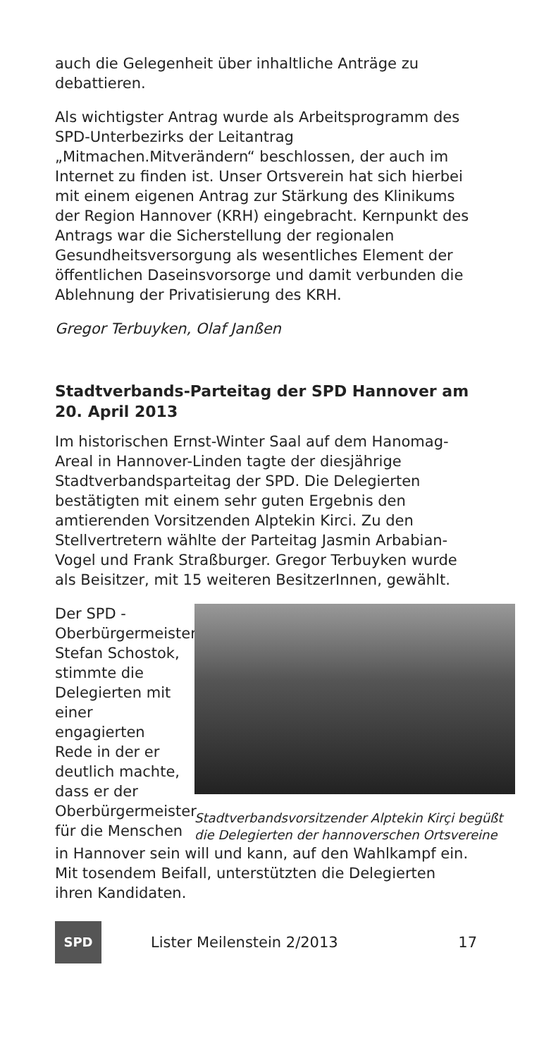auch die Gelegenheit über inhaltliche Anträge zu debattieren.
Als wichtigster Antrag wurde als Arbeitsprogramm des SPD-Unterbezirks der Leitantrag „Mitmachen.Mitverändern“ beschlossen, der auch im Internet zu finden ist. Unser Ortsverein hat sich hierbei mit einem eigenen Antrag zur Stärkung des Klinikums der Region Hannover (KRH) eingebracht. Kernpunkt des Antrags war die Sicherstellung der regionalen Gesundheitsversorgung als wesentliches Element der öffentlichen Daseinsvorsorge und damit verbunden die Ablehnung der Privatisierung des KRH.
Gregor Terbuyken, Olaf Janßen
Stadtverbands-Parteitag der SPD Hannover am 20. April 2013
Im historischen Ernst-Winter Saal auf dem Hanomag-Areal in Hannover-Linden tagte der diesjährige Stadtverbandsparteitag der SPD. Die Delegierten bestätigten mit einem sehr guten Ergebnis den amtierenden Vorsitzenden Alptekin Kirci. Zu den Stellvertretern wählte der Parteitag Jasmin Arbabian-Vogel und Frank Straßburger. Gregor Terbuyken wurde als Beisitzer, mit 15 weiteren BesitzerInnen, gewählt.
Der SPD - Oberbürgermeisterkandidat Stefan Schostok, stimmte die Delegierten mit einer engagierten Rede in der er deutlich machte, dass er der Oberbürgermeister für die Menschen
Stadtverbandsvorsitzender Alptekin Kirçi begüßt die Delegierten der hannoverschen Ortsvereine
in Hannover sein will und kann, auf den Wahlkampf ein. Mit tosendem Beifall, unterstützten die Delegierten ihren Kandidaten.
SPD
Lister Meilenstein 2/2013 17